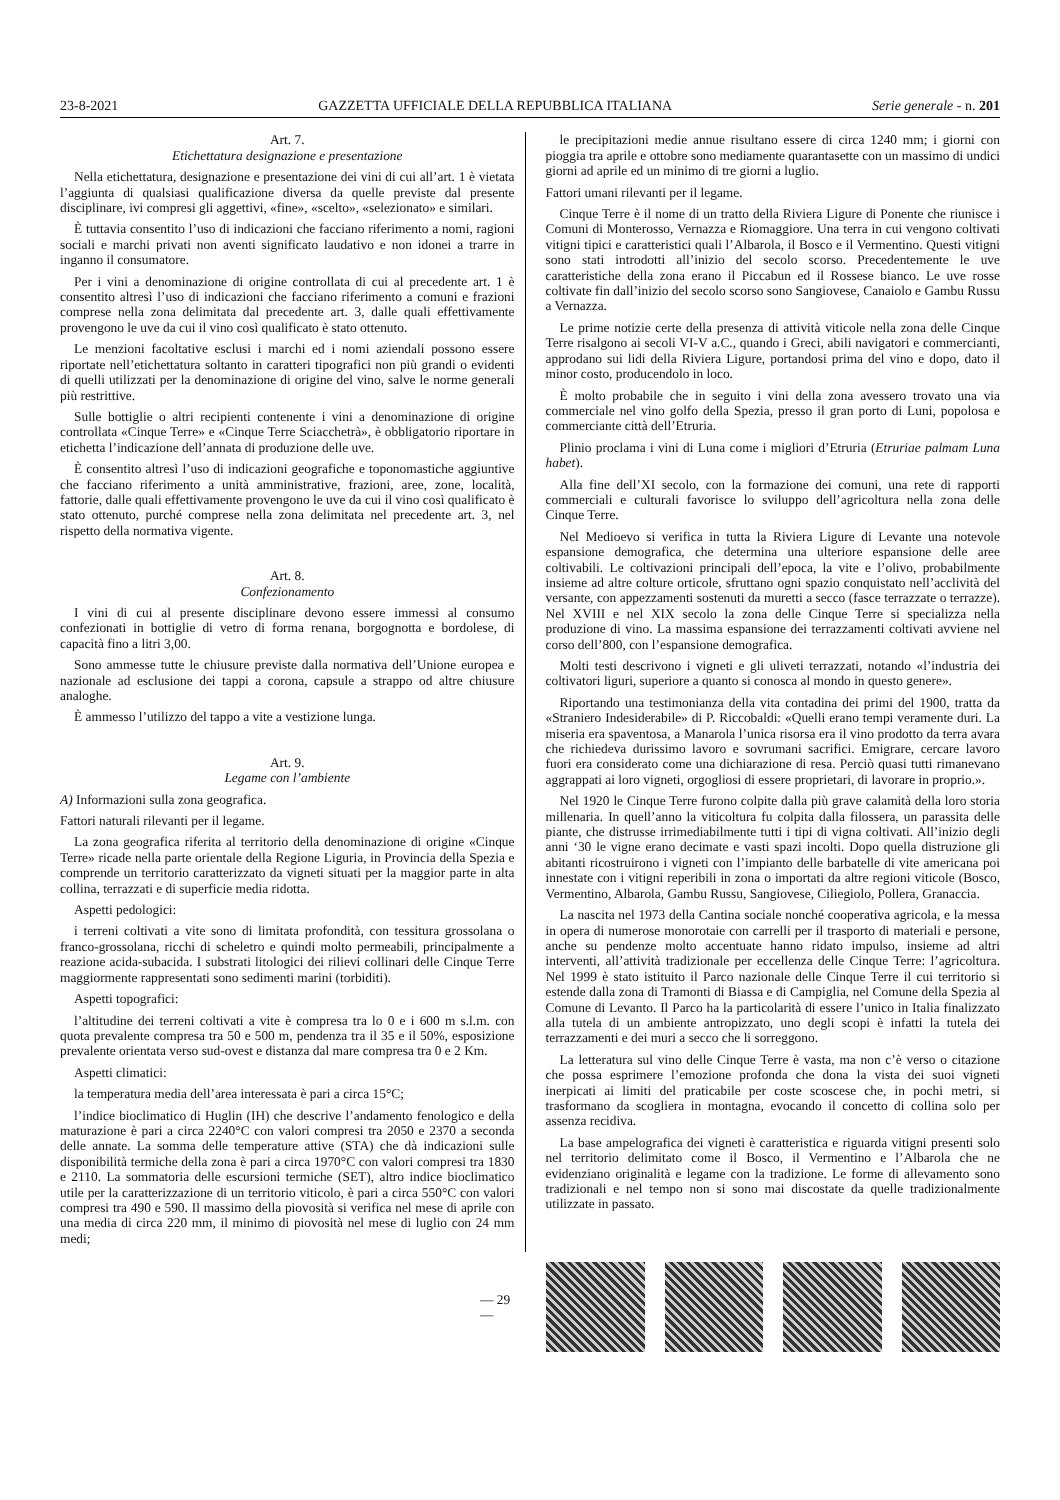23-8-2021 GAZZETTA UFFICIALE DELLA REPUBBLICA ITALIANA Serie generale - n. 201
Art. 7.
Etichettatura designazione e presentazione
Nella etichettatura, designazione e presentazione dei vini di cui all’art. 1 è vietata l’aggiunta di qualsiasi qualificazione diversa da quelle previste dal presente disciplinare, ivi compresi gli aggettivi, «fine», «scelto», «selezionato» e similari.
È tuttavia consentito l’uso di indicazioni che facciano riferimento a nomi, ragioni sociali e marchi privati non aventi significato laudativo e non idonei a trarre in inganno il consumatore.
Per i vini a denominazione di origine controllata di cui al precedente art. 1 è consentito altresì l’uso di indicazioni che facciano riferimento a comuni e frazioni comprese nella zona delimitata dal precedente art. 3, dalle quali effettivamente provengono le uve da cui il vino così qualificato è stato ottenuto.
Le menzioni facoltative esclusi i marchi ed i nomi aziendali possono essere riportate nell’etichettatura soltanto in caratteri tipografici non più grandi o evidenti di quelli utilizzati per la denominazione di origine del vino, salve le norme generali più restrittive.
Sulle bottiglie o altri recipienti contenente i vini a denominazione di origine controllata «Cinque Terre» e «Cinque Terre Sciacchetrà», è obbligatorio riportare in etichetta l’indicazione dell’annata di produzione delle uve.
È consentito altresì l’uso di indicazioni geografiche e toponomastiche aggiuntive che facciano riferimento a unità amministrative, frazioni, aree, zone, località, fattorie, dalle quali effettivamente provengono le uve da cui il vino così qualificato è stato ottenuto, purché comprese nella zona delimitata nel precedente art. 3, nel rispetto della normativa vigente.
Art. 8.
Confezionamento
I vini di cui al presente disciplinare devono essere immessi al consumo confezionati in bottiglie di vetro di forma renana, borgognotta e bordolese, di capacità fino a litri 3,00.
Sono ammesse tutte le chiusure previste dalla normativa dell’Unione europea e nazionale ad esclusione dei tappi a corona, capsule a strappo od altre chiusure analoghe.
È ammesso l’utilizzo del tappo a vite a vestizione lunga.
Art. 9.
Legame con l’ambiente
A) Informazioni sulla zona geografica.
Fattori naturali rilevanti per il legame.
La zona geografica riferita al territorio della denominazione di origine «Cinque Terre» ricade nella parte orientale della Regione Liguria, in Provincia della Spezia e comprende un territorio caratterizzato da vigneti situati per la maggior parte in alta collina, terrazzati e di superficie media ridotta.
Aspetti pedologici:
i terreni coltivati a vite sono di limitata profondità, con tessitura grossolana o franco-grossolana, ricchi di scheletro e quindi molto permeabili, principalmente a reazione acida-subacida. I substrati litologici dei rilievi collinari delle Cinque Terre maggiormente rappresentati sono sedimenti marini (torbiditi).
Aspetti topografici:
l’altitudine dei terreni coltivati a vite è compresa tra lo 0 e i 600 m s.l.m. con quota prevalente compresa tra 50 e 500 m, pendenza tra il 35 e il 50%, esposizione prevalente orientata verso sud-ovest e distanza dal mare compresa tra 0 e 2 Km.
Aspetti climatici:
la temperatura media dell’area interessata è pari a circa 15°C;
l’indice bioclimatico di Huglin (IH) che descrive l’andamento fenologico e della maturazione è pari a circa 2240°C con valori compresi tra 2050 e 2370 a seconda delle annate. La somma delle temperature attive (STA) che dà indicazioni sulle disponibilità termiche della zona è pari a circa 1970°C con valori compresi tra 1830 e 2110. La sommatoria delle escursioni termiche (SET), altro indice bioclimatico utile per la caratterizzazione di un territorio viticolo, è pari a circa 550°C con valori compresi tra 490 e 590. Il massimo della piovosità si verifica nel mese di aprile con una media di circa 220 mm, il minimo di piovosità nel mese di luglio con 24 mm medi;
le precipitazioni medie annue risultano essere di circa 1240 mm; i giorni con pioggia tra aprile e ottobre sono mediamente quarantasette con un massimo di undici giorni ad aprile ed un minimo di tre giorni a luglio.
Fattori umani rilevanti per il legame.
Cinque Terre è il nome di un tratto della Riviera Ligure di Ponente che riunisce i Comuni di Monterosso, Vernazza e Riomaggiore. Una terra in cui vengono coltivati vitigni tipici e caratteristici quali l’Albarola, il Bosco e il Vermentino. Questi vitigni sono stati introdotti all’inizio del secolo scorso. Precedentemente le uve caratteristiche della zona erano il Piccabun ed il Rossese bianco. Le uve rosse coltivate fin dall’inizio del secolo scorso sono Sangiovese, Canaiolo e Gambu Russu a Vernazza.
Le prime notizie certe della presenza di attività viticole nella zona delle Cinque Terre risalgono ai secoli VI-V a.C., quando i Greci, abili navigatori e commercianti, approdano sui lidi della Riviera Ligure, portandosi prima del vino e dopo, dato il minor costo, producendolo in loco.
È molto probabile che in seguito i vini della zona avessero trovato una via commerciale nel vino golfo della Spezia, presso il gran porto di Luni, popolosa e commerciante città dell’Etruria.
Plinio proclama i vini di Luna come i migliori d’Etruria (Etruriae palmam Luna habet).
Alla fine dell’XI secolo, con la formazione dei comuni, una rete di rapporti commerciali e culturali favorisce lo sviluppo dell’agricoltura nella zona delle Cinque Terre.
Nel Medioevo si verifica in tutta la Riviera Ligure di Levante una notevole espansione demografica, che determina una ulteriore espansione delle aree coltivabili. Le coltivazioni principali dell’epoca, la vite e l’olivo, probabilmente insieme ad altre colture orticole, sfruttano ogni spazio conquistato nell’acclività del versante, con appezzamenti sostenuti da muretti a secco (fasce terrazzate o terrazze). Nel XVIII e nel XIX secolo la zona delle Cinque Terre si specializza nella produzione di vino. La massima espansione dei terrazzamenti coltivati avviene nel corso dell’800, con l’espansione demografica.
Molti testi descrivono i vigneti e gli uliveti terrazzati, notando «l’industria dei coltivatori liguri, superiore a quanto si conosca al mondo in questo genere».
Riportando una testimonianza della vita contadina dei primi del 1900, tratta da «Straniero Indesiderabile» di P. Riccobaldi: «Quelli erano tempi veramente duri. La miseria era spaventosa, a Manarola l’unica risorsa era il vino prodotto da terra avara che richiedeva durissimo lavoro e sovrumani sacrifici. Emigrare, cercare lavoro fuori era considerato come una dichiarazione di resa. Perciò quasi tutti rimanevano aggrappati ai loro vigneti, orgogliosi di essere proprietari, di lavorare in proprio.».
Nel 1920 le Cinque Terre furono colpite dalla più grave calamità della loro storia millenaria. In quell’anno la viticoltura fu colpita dalla filossera, un parassita delle piante, che distrusse irrimediabilmente tutti i tipi di vigna coltivati. All’inizio degli anni ‘30 le vigne erano decimate e vasti spazi incolti. Dopo quella distruzione gli abitanti ricostruirono i vigneti con l’impianto delle barbatelle di vite americana poi innestate con i vitigni reperibili in zona o importati da altre regioni viticole (Bosco, Vermentino, Albarola, Gambu Russu, Sangiovese, Ciliegiolo, Pollera, Granaccia.
La nascita nel 1973 della Cantina sociale nonché cooperativa agricola, e la messa in opera di numerose monorotaie con carrelli per il trasporto di materiali e persone, anche su pendenze molto accentuate hanno ridato impulso, insieme ad altri interventi, all’attività tradizionale per eccellenza delle Cinque Terre: l’agricoltura. Nel 1999 è stato istituito il Parco nazionale delle Cinque Terre il cui territorio si estende dalla zona di Tramonti di Biassa e di Campiglia, nel Comune della Spezia al Comune di Levanto. Il Parco ha la particolarità di essere l’unico in Italia finalizzato alla tutela di un ambiente antropizzato, uno degli scopi è infatti la tutela dei terrazzamenti e dei muri a secco che li sorreggono.
La letteratura sul vino delle Cinque Terre è vasta, ma non c’è verso o citazione che possa esprimere l’emozione profonda che dona la vista dei suoi vigneti inerpicati ai limiti del praticabile per coste scoscese che, in pochi metri, si trasformano da scogliera in montagna, evocando il concetto di collina solo per assenza recidiva.
La base ampelografica dei vigneti è caratteristica e riguarda vitigni presenti solo nel territorio delimitato come il Bosco, il Vermentino e l’Albarola che ne evidenziano originalità e legame con la tradizione. Le forme di allevamento sono tradizionali e nel tempo non si sono mai discostate da quelle tradizionalmente utilizzate in passato.
— 29 —